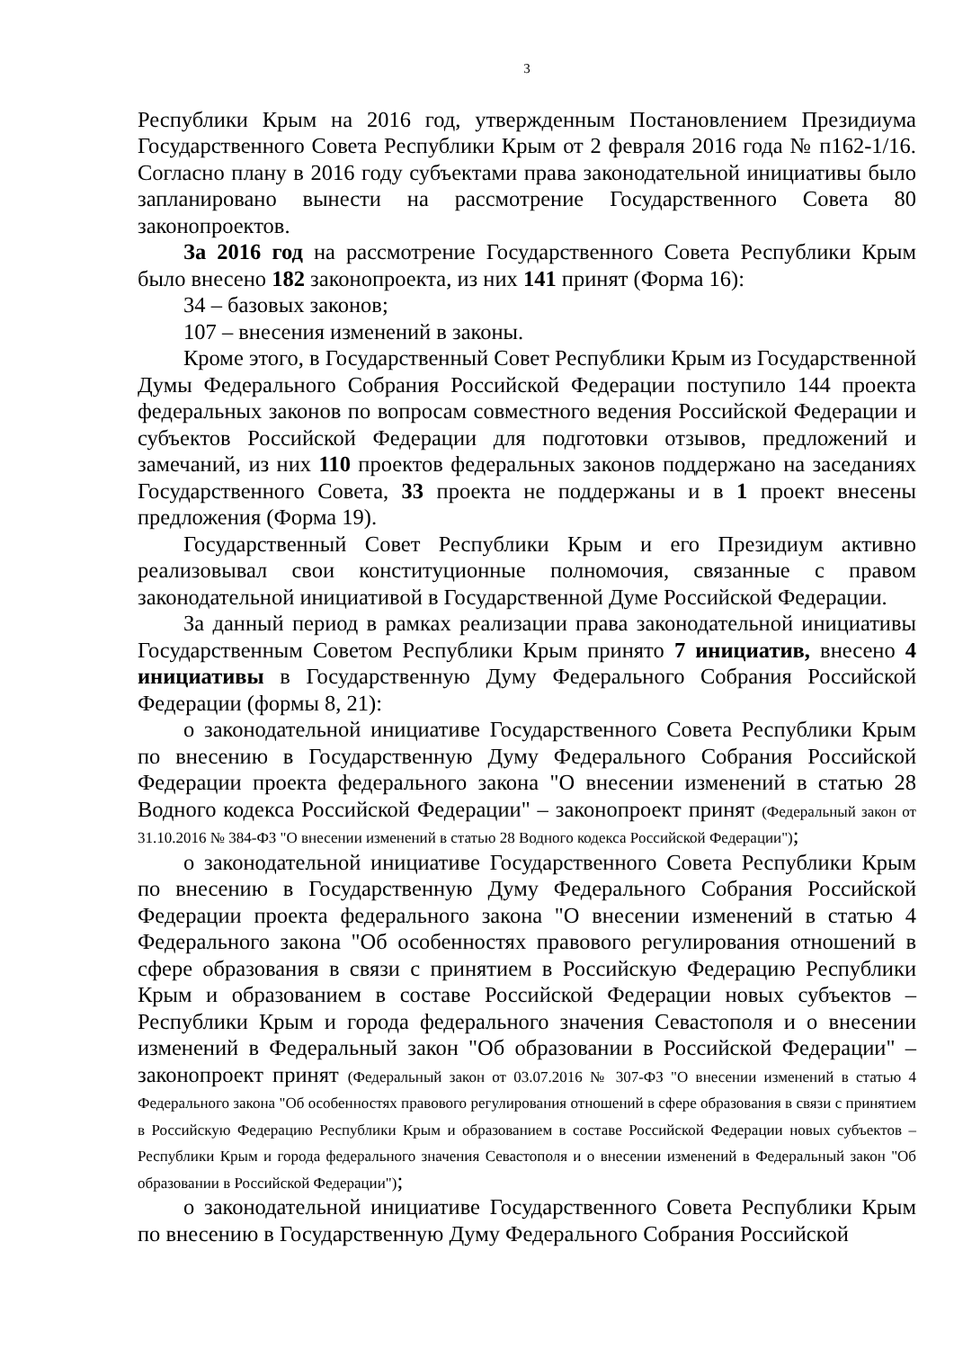3
Республики Крым на 2016 год, утвержденным Постановлением Президиума Государственного Совета Республики Крым от 2 февраля 2016 года № п162-1/16. Согласно плану в 2016 году субъектами права законодательной инициативы было запланировано вынести на рассмотрение Государственного Совета 80 законопроектов.
За 2016 год на рассмотрение Государственного Совета Республики Крым было внесено 182 законопроекта, из них 141 принят (Форма 16):
34 – базовых законов;
107 – внесения изменений в законы.
Кроме этого, в Государственный Совет Республики Крым из Государственной Думы Федерального Собрания Российской Федерации поступило 144 проекта федеральных законов по вопросам совместного ведения Российской Федерации и субъектов Российской Федерации для подготовки отзывов, предложений и замечаний, из них 110 проектов федеральных законов поддержано на заседаниях Государственного Совета, 33 проекта не поддержаны и в 1 проект внесены предложения (Форма 19).
Государственный Совет Республики Крым и его Президиум активно реализовывал свои конституционные полномочия, связанные с правом законодательной инициативой в Государственной Думе Российской Федерации.
За данный период в рамках реализации права законодательной инициативы Государственным Советом Республики Крым принято 7 инициатив, внесено 4 инициативы в Государственную Думу Федерального Собрания Российской Федерации (формы 8, 21):
о законодательной инициативе Государственного Совета Республики Крым по внесению в Государственную Думу Федерального Собрания Российской Федерации проекта федерального закона "О внесении изменений в статью 28 Водного кодекса Российской Федерации" – законопроект принят (Федеральный закон от 31.10.2016 № 384-ФЗ "О внесении изменений в статью 28 Водного кодекса Российской Федерации");
о законодательной инициативе Государственного Совета Республики Крым по внесению в Государственную Думу Федерального Собрания Российской Федерации проекта федерального закона "О внесении изменений в статью 4 Федерального закона "Об особенностях правового регулирования отношений в сфере образования в связи с принятием в Российскую Федерацию Республики Крым и образованием в составе Российской Федерации новых субъектов – Республики Крым и города федерального значения Севастополя и о внесении изменений в Федеральный закон "Об образовании в Российской Федерации" – законопроект принят (Федеральный закон от 03.07.2016 № 307-ФЗ "О внесении изменений в статью 4 Федерального закона "Об особенностях правового регулирования отношений в сфере образования в связи с принятием в Российскую Федерацию Республики Крым и образованием в составе Российской Федерации новых субъектов – Республики Крым и города федерального значения Севастополя и о внесении изменений в Федеральный закон "Об образовании в Российской Федерации");
о законодательной инициативе Государственного Совета Республики Крым по внесению в Государственную Думу Федерального Собрания Российской